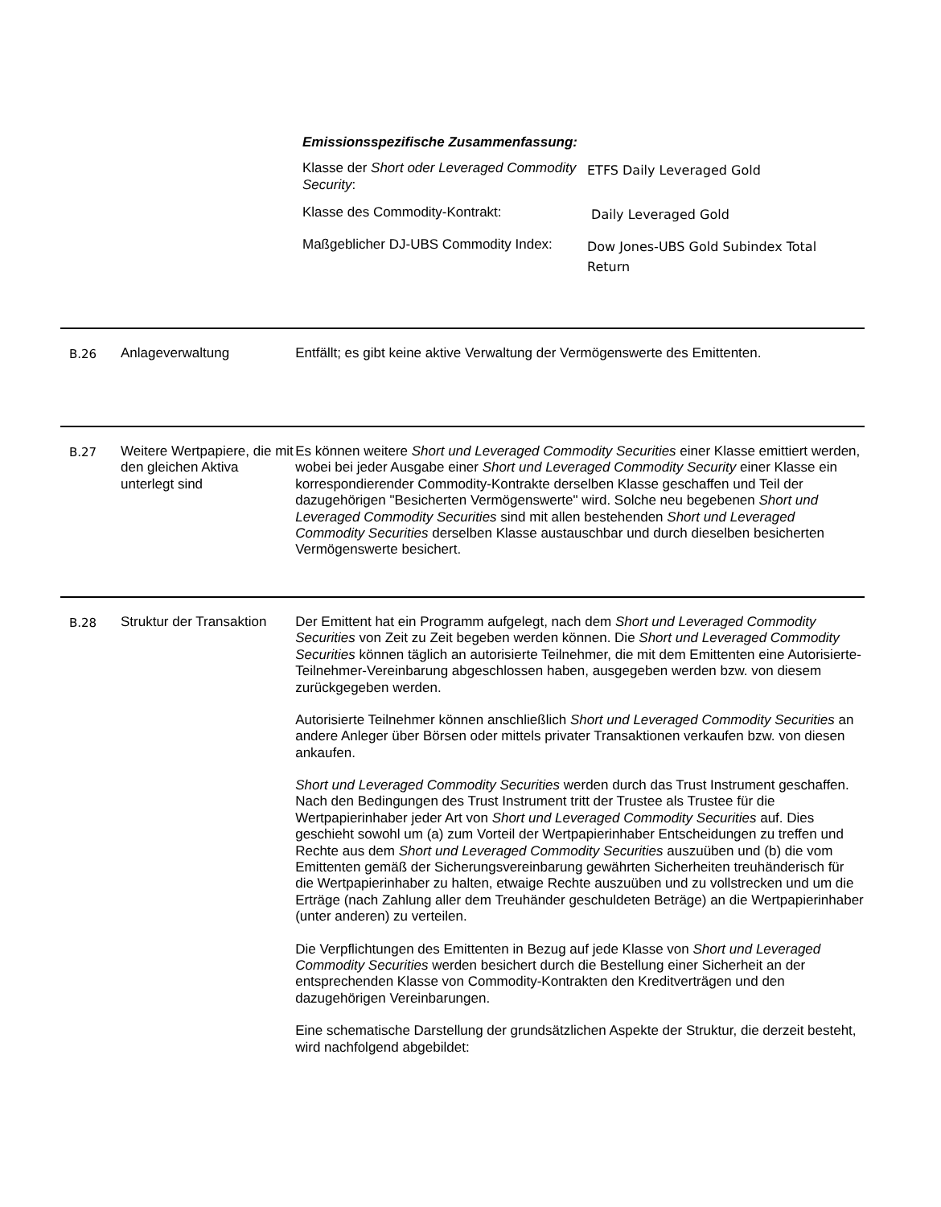Emissionsspezifische Zusammenfassung:
| Klasse der Short oder Leveraged Commodity Security : | ETFS Daily Leveraged Gold |
| Klasse des Commodity-Kontrakt: | Daily Leveraged Gold |
| Maßgeblicher DJ-UBS Commodity Index: | Dow Jones-UBS Gold Subindex Total Return |
B.26 Anlageverwaltung Entfällt; es gibt keine aktive Verwaltung der Vermögenswerte des Emittenten.
B.27 Weitere Wertpapiere, die mit den gleichen Aktiva unterlegt sind
Es können weitere Short und Leveraged Commodity Securities einer Klasse emittiert werden, wobei bei jeder Ausgabe einer Short und Leveraged Commodity Security einer Klasse ein korrespondierender Commodity-Kontrakte derselben Klasse geschaffen und Teil der dazugehörigen "Besicherten Vermögenswerte" wird. Solche neu begebenen Short und Leveraged Commodity Securities sind mit allen bestehenden Short und Leveraged Commodity Securities derselben Klasse austauschbar und durch dieselben besicherten Vermögenswerte besichert.
B.28 Struktur der Transaktion
Der Emittent hat ein Programm aufgelegt, nach dem Short und Leveraged Commodity Securities von Zeit zu Zeit begeben werden können. Die Short und Leveraged Commodity Securities können täglich an autorisierte Teilnehmer, die mit dem Emittenten eine Autorisierte-Teilnehmer-Vereinbarung abgeschlossen haben, ausgegeben werden bzw. von diesem zurückgegeben werden.
Autorisierte Teilnehmer können anschließlich Short und Leveraged Commodity Securities an andere Anleger über Börsen oder mittels privater Transaktionen verkaufen bzw. von diesen ankaufen.
Short und Leveraged Commodity Securities werden durch das Trust Instrument geschaffen. Nach den Bedingungen des Trust Instrument tritt der Trustee als Trustee für die Wertpapierinhaber jeder Art von Short und Leveraged Commodity Securities auf. Dies geschieht sowohl um (a) zum Vorteil der Wertpapierinhaber Entscheidungen zu treffen und Rechte aus dem Short und Leveraged Commodity Securities auszuüben und (b) die vom Emittenten gemäß der Sicherungsvereinbarung gewährten Sicherheiten treuhänderisch für die Wertpapierinhaber zu halten, etwaige Rechte auszuüben und zu vollstrecken und um die Erträge (nach Zahlung aller dem Treuhänder geschuldeten Beträge) an die Wertpapierinhaber (unter anderen) zu verteilen.
Die Verpflichtungen des Emittenten in Bezug auf jede Klasse von Short und Leveraged Commodity Securities werden besichert durch die Bestellung einer Sicherheit an der entsprechenden Klasse von Commodity-Kontrakten den Kreditverträgen und den dazugehörigen Vereinbarungen.
Eine schematische Darstellung der grundsätzlichen Aspekte der Struktur, die derzeit besteht, wird nachfolgend abgebildet: